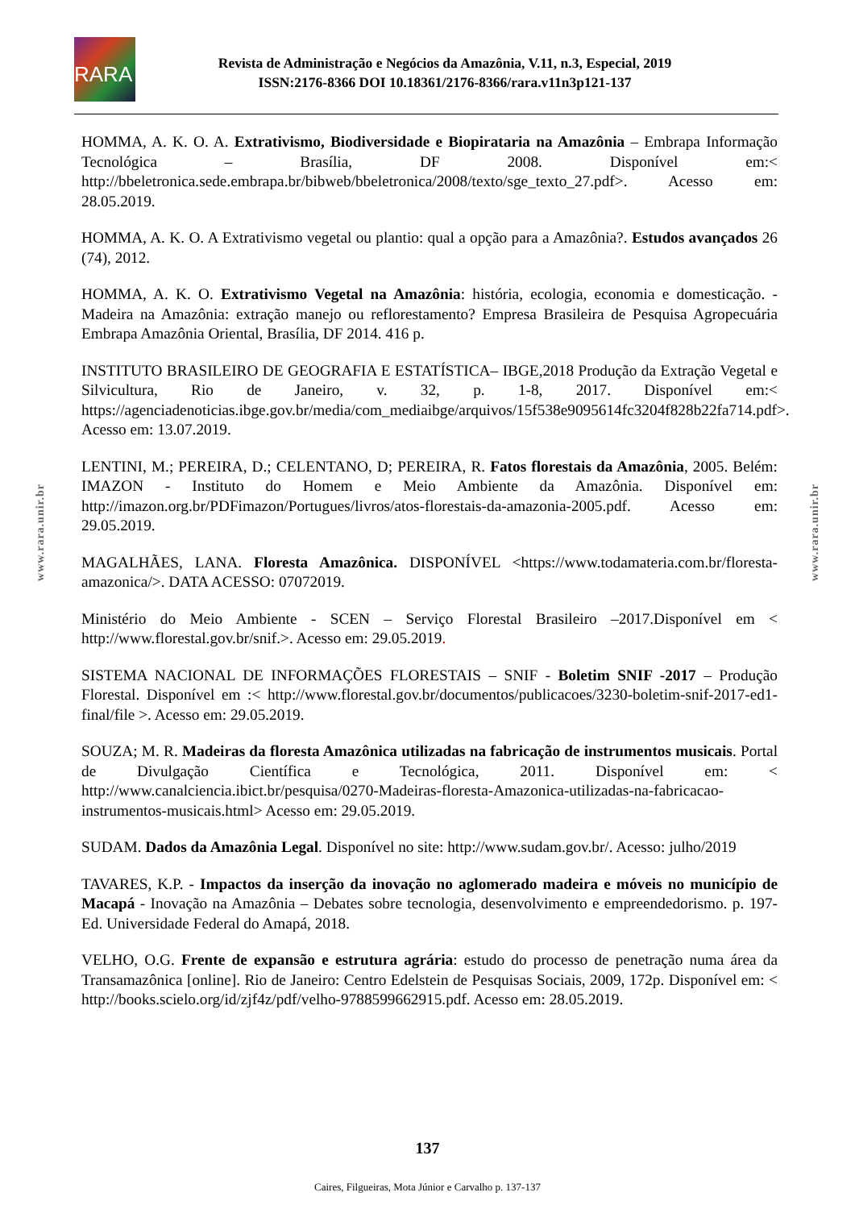RARA
Revista de Administração e Negócios da Amazônia, V.11, n.3, Especial, 2019
ISSN:2176-8366 DOI 10.18361/2176-8366/rara.v11n3p121-137
www.rara.unir.br
www.rara.unir.br
HOMMA, A. K. O. A. Extrativismo, Biodiversidade e Biopirataria na Amazônia – Embrapa Informação Tecnológica – Brasília, DF 2008. Disponível em:< http://bbeletronica.sede.embrapa.br/bibweb/bbeletronica/2008/texto/sge_texto_27.pdf>. Acesso em: 28.05.2019.
HOMMA, A. K. O. A Extrativismo vegetal ou plantio: qual a opção para a Amazônia?. Estudos avançados 26 (74), 2012.
HOMMA, A. K. O. Extrativismo Vegetal na Amazônia: história, ecologia, economia e domesticação. - Madeira na Amazônia: extração manejo ou reflorestamento? Empresa Brasileira de Pesquisa Agropecuária Embrapa Amazônia Oriental, Brasília, DF 2014. 416 p.
INSTITUTO BRASILEIRO DE GEOGRAFIA E ESTATÍSTICA– IBGE,2018 Produção da Extração Vegetal e Silvicultura, Rio de Janeiro, v. 32, p. 1-8, 2017. Disponível em:< https://agenciadenoticias.ibge.gov.br/media/com_mediaibge/arquivos/15f538e9095614fc3204f828b22fa714.pdf>. Acesso em: 13.07.2019.
LENTINI, M.; PEREIRA, D.; CELENTANO, D; PEREIRA, R. Fatos florestais da Amazônia, 2005. Belém: IMAZON - Instituto do Homem e Meio Ambiente da Amazônia. Disponível em: http://imazon.org.br/PDFimazon/Portugues/livros/atos-florestais-da-amazonia-2005.pdf. Acesso em: 29.05.2019.
MAGALHÃES, LANA. Floresta Amazônica. DISPONÍVEL <https://www.todamateria.com.br/floresta-amazonica/>. DATA ACESSO: 07072019.
Ministério do Meio Ambiente - SCEN – Serviço Florestal Brasileiro –2017.Disponível em < http://www.florestal.gov.br/snif.>. Acesso em: 29.05.2019.
SISTEMA NACIONAL DE INFORMAÇÕES FLORESTAIS – SNIF - Boletim SNIF -2017 – Produção Florestal. Disponível em :< http://www.florestal.gov.br/documentos/publicacoes/3230-boletim-snif-2017-ed1-final/file >. Acesso em: 29.05.2019.
SOUZA; M. R. Madeiras da floresta Amazônica utilizadas na fabricação de instrumentos musicais. Portal de Divulgação Científica e Tecnológica, 2011. Disponível em: < http://www.canalciencia.ibict.br/pesquisa/0270-Madeiras-floresta-Amazonica-utilizadas-na-fabricacao-instrumentos-musicais.html> Acesso em: 29.05.2019.
SUDAM. Dados da Amazônia Legal. Disponível no site: http://www.sudam.gov.br/. Acesso: julho/2019
TAVARES, K.P. - Impactos da inserção da inovação no aglomerado madeira e móveis no município de Macapá - Inovação na Amazônia – Debates sobre tecnologia, desenvolvimento e empreendedorismo. p. 197- Ed. Universidade Federal do Amapá, 2018.
VELHO, O.G. Frente de expansão e estrutura agrária: estudo do processo de penetração numa área da Transamazônica [online]. Rio de Janeiro: Centro Edelstein de Pesquisas Sociais, 2009, 172p. Disponível em: < http://books.scielo.org/id/zjf4z/pdf/velho-9788599662915.pdf. Acesso em: 28.05.2019.
137
Caires, Filgueiras, Mota Júnior e Carvalho p. 137-137